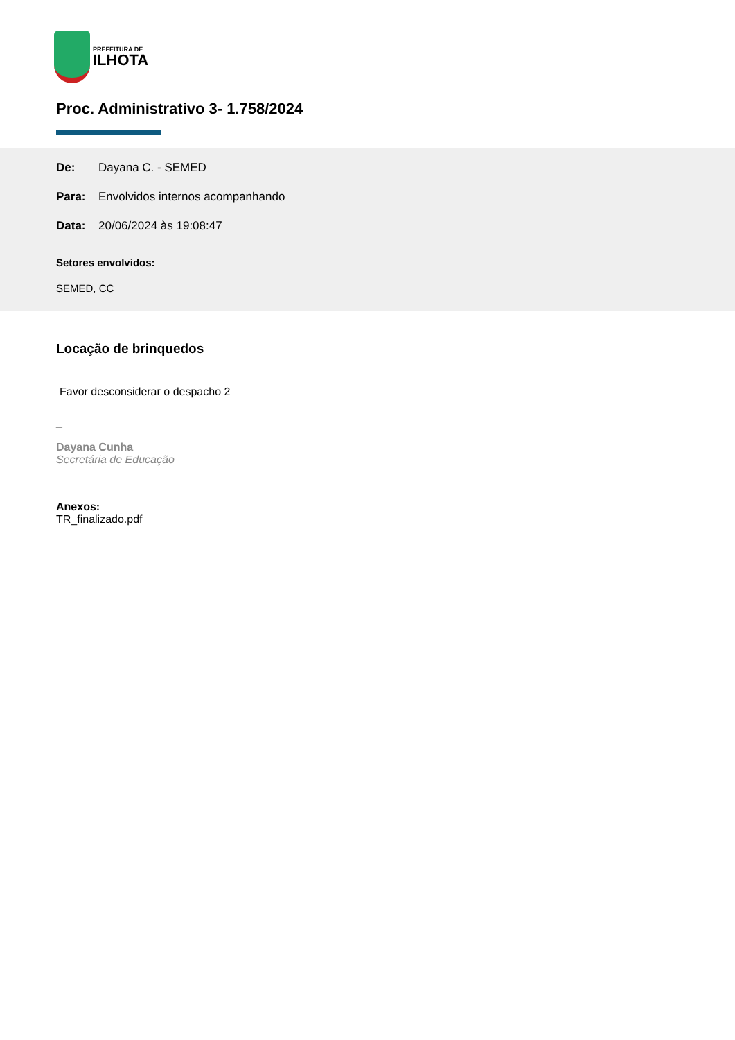PREFEITURA DE
ILHOTA
Proc. Administrativo 3- 1.758/2024
De: Dayana C. - SEMED
Para: Envolvidos internos acompanhando
Data: 20/06/2024 às 19:08:47
Setores envolvidos:
SEMED, CC
Locação de brinquedos
Favor desconsiderar o despacho 2
_
Dayana Cunha
Secretária de Educação
Anexos:
TR_finalizado.pdf